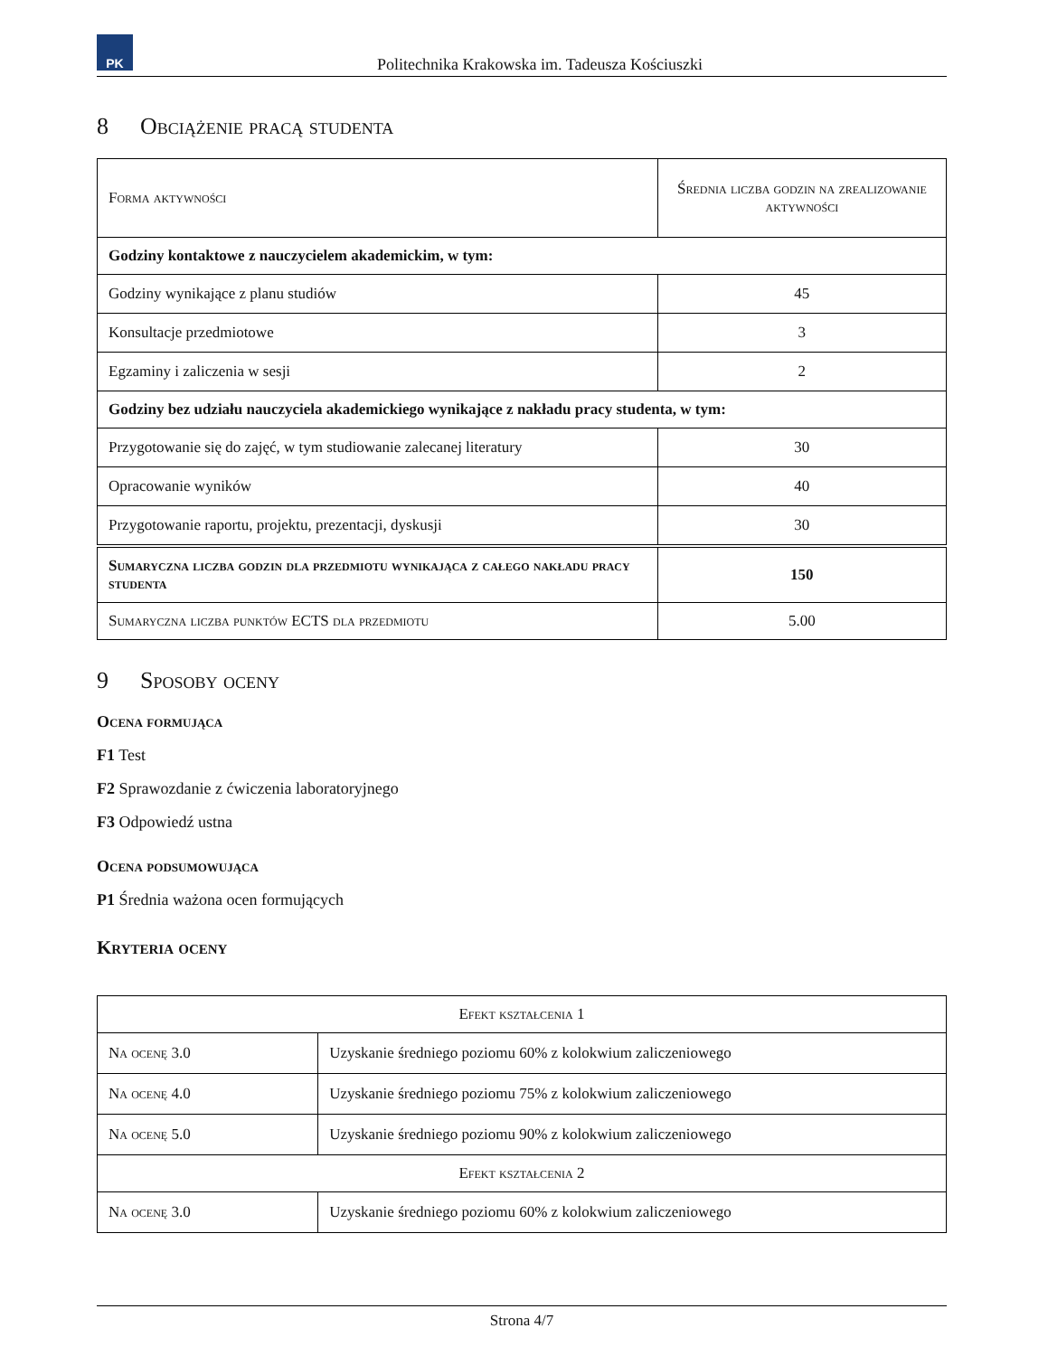PK
Politechnika Krakowska im. Tadeusza Kościuszki
8 Obciążenie pracą studenta
| Forma aktywności | Średnia liczba godzin na zrealizowanie aktywności |
| --- | --- |
| Godziny kontaktowe z nauczycielem akademickim, w tym: | |
| Godziny wynikające z planu studiów | 45 |
| Konsultacje przedmiotowe | 3 |
| Egzaminy i zaliczenia w sesji | 2 |
| Godziny bez udziału nauczyciela akademickiego wynikające z nakładu pracy studenta, w tym: | |
| Przygotowanie się do zajęć, w tym studiowanie zalecanej literatury | 30 |
| Opracowanie wyników | 40 |
| Przygotowanie raportu, projektu, prezentacji, dyskusji | 30 |
| Sumaryczna liczba godzin dla przedmiotu wynikająca z całego nakładu pracy studenta | 150 |
| Sumaryczna liczba punktów ECTS dla przedmiotu | 5.00 |
9 Sposoby oceny
Ocena formująca
F1 Test
F2 Sprawozdanie z ćwiczenia laboratoryjnego
F3 Odpowiedź ustna
Ocena podsumowująca
P1 Średnia ważona ocen formujących
Kryteria oceny
| Efekt kształcenia 1 | |
| Na ocenę 3.0 | Uzyskanie średniego poziomu 60% z kolokwium zaliczeniowego |
| Na ocenę 4.0 | Uzyskanie średniego poziomu 75% z kolokwium zaliczeniowego |
| Na ocenę 5.0 | Uzyskanie średniego poziomu 90% z kolokwium zaliczeniowego |
| Efekt kształcenia 2 | |
| Na ocenę 3.0 | Uzyskanie średniego poziomu 60% z kolokwium zaliczeniowego |
Strona 4/7